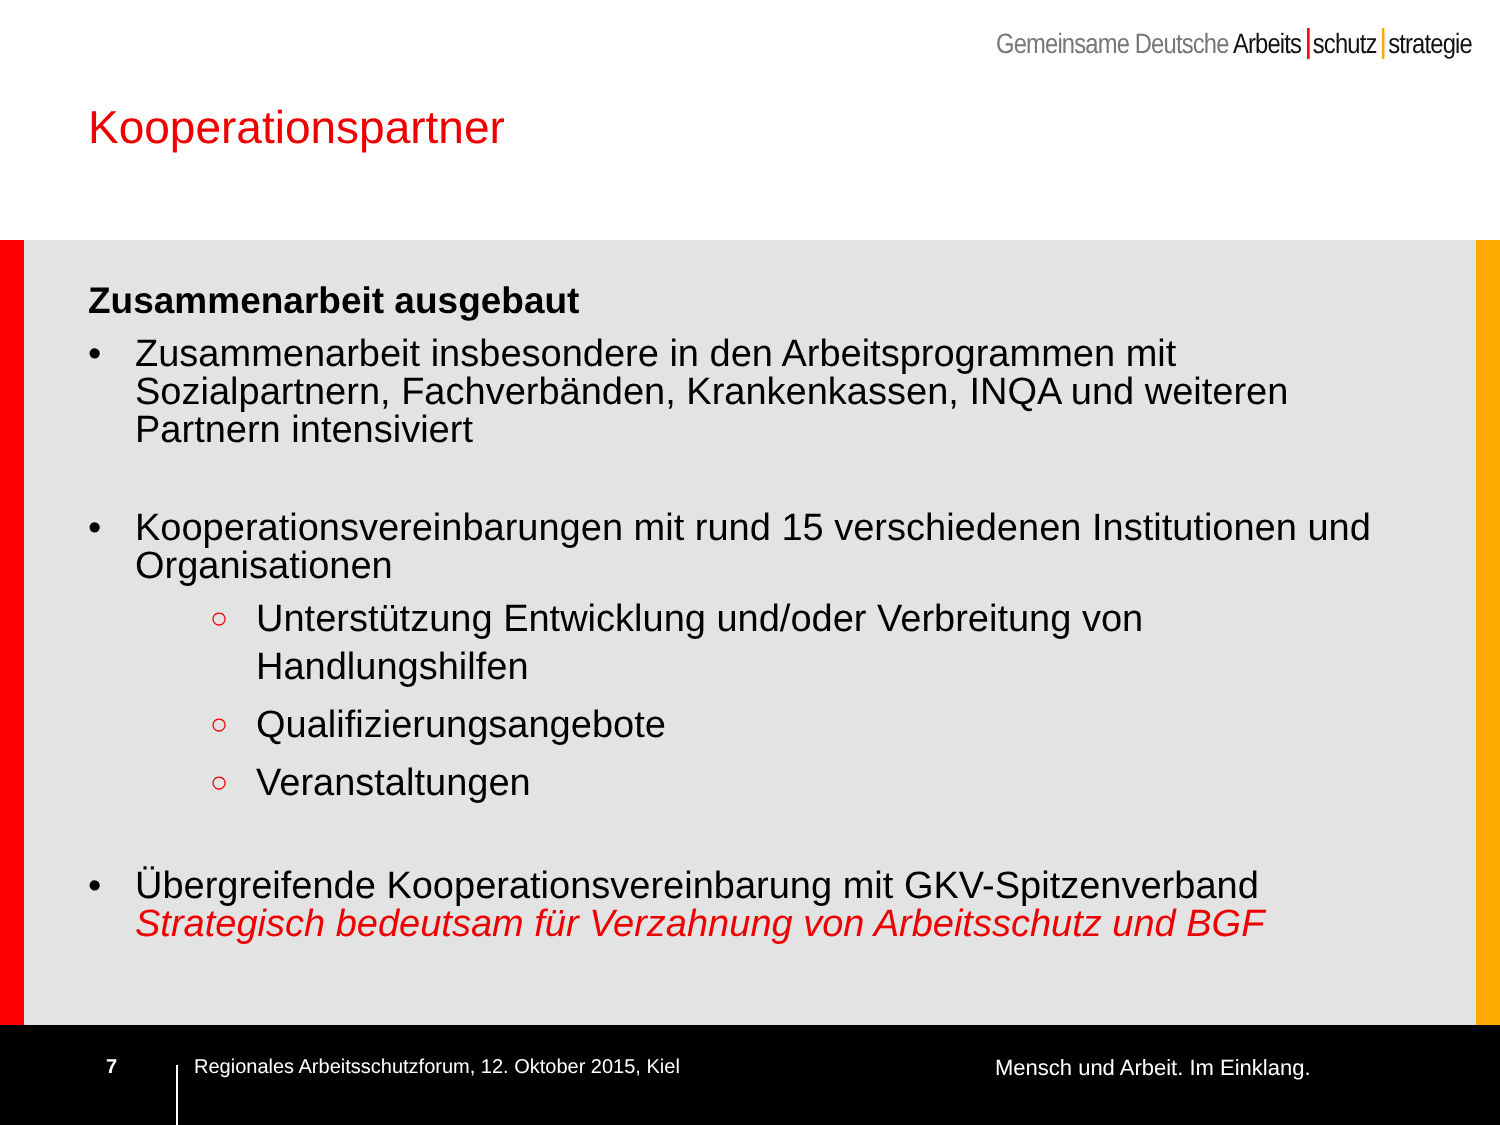Gemeinsame Deutsche Arbeits schutz strategie
Kooperationspartner
Zusammenarbeit ausgebaut
• Zusammenarbeit insbesondere in den Arbeitsprogrammen mit Sozialpartnern, Fachverbänden, Krankenkassen, INQA und weiteren Partnern intensiviert
• Kooperationsvereinbarungen mit rund 15 verschiedenen Institutionen und Organisationen
○ Unterstützung Entwicklung und/oder Verbreitung von Handlungshilfen
○ Qualifizierungsangebote
○ Veranstaltungen
• Übergreifende Kooperationsvereinbarung mit GKV-Spitzenverband
Strategisch bedeutsam für Verzahnung von Arbeitsschutz und BGF
7 Regionales Arbeitsschutzforum, 12. Oktober 2015, Kiel Mensch und Arbeit. Im Einklang.